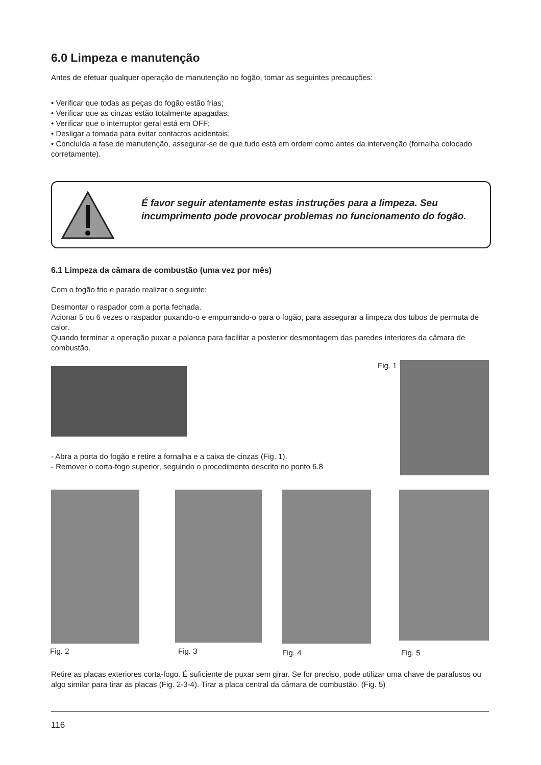6.0 Limpeza e manutenção
Antes de efetuar qualquer operação de manutenção no fogão, tomar as seguintes precauções:
• Verificar que todas as peças do fogão estão frias;
• Verificar que as cinzas estão totalmente apagadas;
• Verificar que o interruptor geral está em OFF;
• Desligar a tomada para evitar contactos acidentais;
• Concluída a fase de manutenção, assegurar-se de que tudo está em ordem como antes da intervenção (fornalha colocado corretamente).
É favor seguir atentamente estas instruções para a limpeza. Seu incumprimento pode provocar problemas no funcionamento do fogão.
6.1 Limpeza da câmara de combustão (uma vez por mês)
Com o fogão frio e parado realizar o seguinte:
Desmontar o raspador com a porta fechada.
Acionar 5 ou 6 vezes o raspador puxando-o e empurrando-o para o fogão, para assegurar a limpeza dos tubos de permuta de calor.
Quando terminar a operação puxar a palanca para facilitar a posterior desmontagem das paredes interiores da câmara de combustão.
Fig. 1
- Abra a porta do fogão e retire a fornalha e a caixa de cinzas (Fig. 1).
- Remover o corta-fogo superior, seguindo o procedimento descrito no ponto 6.8
Fig. 2 Fig. 3 Fig. 4 Fig. 5
Retire as placas exteriores corta-fogo. É suficiente de puxar sem girar. Se for preciso, pode utilizar uma chave de parafusos ou algo similar para tirar as placas (Fig. 2-3-4). Tirar a placa central da câmara de combustão. (Fig. 5)
116